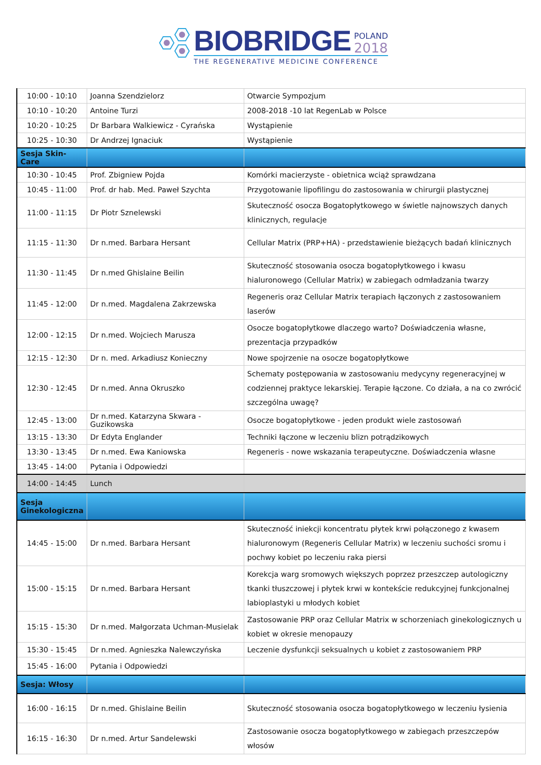BIOBRIDGE
POLAND
2018
THE REGENERATIVE MEDICINE CONFERENCE
| 10:00 - 10:10 | Joanna Szendzielorz | Otwarcie Sympozjum |
| 10:10 - 10:20 | Antoine Turzi | 2008-2018 -10 lat RegenLab w Polsce |
| 10:20 - 10:25 | Dr Barbara Walkiewicz - Cyrańska | Wystąpienie |
| 10:25 - 10:30 | Dr Andrzej Ignaciuk | Wystąpienie |
| Sesja Skin-Care | | |
| 10:30 - 10:45 | Prof. Zbigniew Pojda | Komórki macierzyste - obietnica wciąż sprawdzana |
| 10:45 - 11:00 | Prof. dr hab. Med. Paweł Szychta | Przygotowanie lipofilingu do zastosowania w chirurgii plastycznej |
| 11:00 - 11:15 | Dr Piotr Sznelewski | Skuteczność osocza Bogatopłytkowego w świetle najnowszych danych klinicznych, regulacje |
| 11:15 - 11:30 | Dr n.med. Barbara Hersant | Cellular Matrix (PRP+HA) - przedstawienie bieżących badań klinicznych |
| 11:30 - 11:45 | Dr n.med Ghislaine Beilin | Skuteczność stosowania osocza bogatopłytkowego i kwasu hialuronowego (Cellular Matrix) w zabiegach odmładzania twarzy |
| 11:45 - 12:00 | Dr n.med. Magdalena Zakrzewska | Regeneris oraz Cellular Matrix terapiach łączonych z zastosowaniem laserów |
| 12:00 - 12:15 | Dr n.med. Wojciech Marusza | Osocze bogatopłytkowe dlaczego warto? Doświadczenia własne, prezentacja przypadków |
| 12:15 - 12:30 | Dr n. med. Arkadiusz Konieczny | Nowe spojrzenie na osocze bogatopłytkowe |
| 12:30 - 12:45 | Dr n.med. Anna Okruszko | Schematy postępowania w zastosowaniu medycyny regeneracyjnej w codziennej praktyce lekarskiej. Terapie łączone. Co działa, a na co zwrócić szczególna uwagę? |
| 12:45 - 13:00 | Dr n.med. Katarzyna Skwara - Guzikowska | Osocze bogatopłytkowe - jeden produkt wiele zastosowań |
| 13:15 - 13:30 | Dr Edyta Englander | Techniki łączone w leczeniu blizn potrądzikowych |
| 13:30 - 13:45 | Dr n.med. Ewa Kaniowska | Regeneris - nowe wskazania terapeutyczne. Doświadczenia własne |
| 13:45 - 14:00 | Pytania i Odpowiedzi | |
| 14:00 - 14:45 | Lunch | |
| Sesja Ginekologiczna | | |
| 14:45 - 15:00 | Dr n.med. Barbara Hersant | Skuteczność iniekcji koncentratu płytek krwi połączonego z kwasem hialuronowym (Regeneris Cellular Matrix) w leczeniu suchości sromu i pochwy kobiet po leczeniu raka piersi |
| 15:00 - 15:15 | Dr n.med. Barbara Hersant | Korekcja warg sromowych większych poprzez przeszczep autologiczny tkanki tłuszczowej i płytek krwi w kontekście redukcyjnej funkcjonalnej labioplastyki u młodych kobiet |
| 15:15 - 15:30 | Dr n.med. Małgorzata Uchman-Musielak | Zastosowanie PRP oraz Cellular Matrix w schorzeniach ginekologicznych u kobiet w okresie menopauzy |
| 15:30 - 15:45 | Dr n.med. Agnieszka Nalewczyńska | Leczenie dysfunkcji seksualnych u kobiet z zastosowaniem PRP |
| 15:45 - 16:00 | Pytania i Odpowiedzi | |
| Sesja: Włosy | | |
| 16:00 - 16:15 | Dr n.med. Ghislaine Beilin | Skuteczność stosowania osocza bogatopłytkowego w leczeniu łysienia |
| 16:15 - 16:30 | Dr n.med. Artur Sandelewski | Zastosowanie osocza bogatopłytkowego w zabiegach przeszczepów włosów |